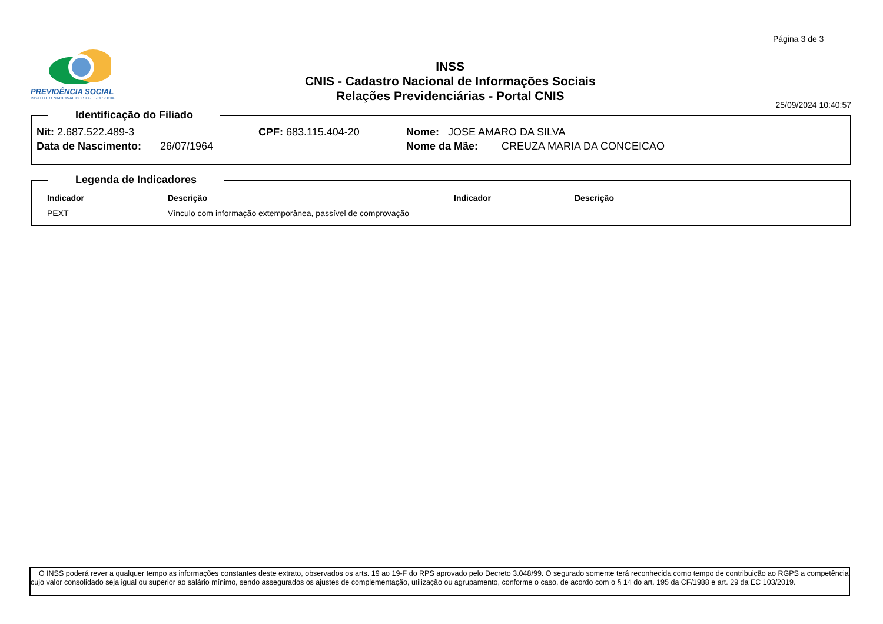Página 3 de 3
PREVIDÊNCIA SOCIAL
INSTITUTO NACIONAL DO SEGURO SOCIAL
INSS
CNIS - Cadastro Nacional de Informações Sociais
Relações Previdenciárias - Portal CNIS
25/09/2024 10:40:57
Identificação do Filiado
Nit: 2.687.522.489-3 CPF: 683.115.404-20 Nome: JOSE AMARO DA SILVA
Data de Nascimento: 26/07/1964 Nome da Mãe: CREUZA MARIA DA CONCEICAO
Legenda de Indicadores
| Indicador | Descrição | Indicador | Descrição |
| --- | --- | --- | --- |
| PEXT | Vínculo com informação extemporânea, passível de comprovação | | |
O INSS poderá rever a qualquer tempo as informações constantes deste extrato, observados os arts. 19 ao 19-F do RPS aprovado pelo Decreto 3.048/99. O segurado somente terá reconhecida como tempo de contribuição ao RGPS a competência cujo valor consolidado seja igual ou superior ao salário mínimo, sendo assegurados os ajustes de complementação, utilização ou agrupamento, conforme o caso, de acordo com o § 14 do art. 195 da CF/1988 e art. 29 da EC 103/2019.